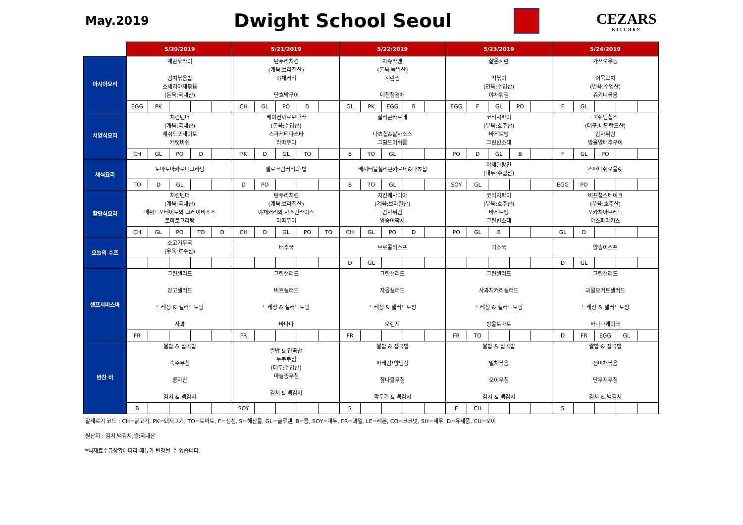May.2019
Dwight School Seoul
CEZARS
KITCHEN
| | 5/20/2019 | | | | | 5/21/2019 | | | | | 5/22/2019 | | | | | 5/23/2019 | | | | | 5/24/2019 | | | | |
| 아시아요리 | 계란후라이 김치볶음밥 소세지야채볶음 (돈육:국내산) | | | | | 탄두리치킨 (계육:브라질산) 야채커리 단호박구이 | | | | | 차슈라멘 (돈육:독일산) 계란찜 데친청경채 | | | | | 삶은계란 떡볶이 (연육:수입산) 야채튀김 | | | | | 가쓰오우동 어묵꼬치 (연육:수입산) 쥬키니볶음 | | | | |
| | EGG | PK | | | | CH | GL | PO | D | | GL | PK | EGG | B | | EGG | F | GL | PO | | F | GL | | | |
| 서양식요리 | 치킨텐더 (계육:국내산) 매쉬드포테이토 캐럿비쉬 | | | | | 베이컨까르보나라 (돈육:수입산) 스파게티파스타 라따뚜이 | | | | | 칠리콘카르네 나쵸칩&살사소스 그릴드머쉬룸 | | | | | 코티지파이 (우육:호주산) 바게트빵 그린빈소테 | | | | | 피쉬앤칩스 (대구:네덜란드산) 감자튀김 방울양배추구이 | | | | |
| | CH | GL | PO | D | | PK | D | GL | TO | | B | TO | GL | | | PO | D | GL | B | | F | GL | PO | | |
| 채식요리 | 토마토마카로니그라탕 | | | | | 옐로크림커리와 밥 | | | | | 베지터블칠리콘카르네&나쵸칩 | | | | | 야채완탕면 (대두:수입산) | | | | | 스패니쉬오믈렛 | | | | |
| | TO | D | GL | | | D | PO | | | | B | TO | GL | | | SOY | GL | | | | EGG | PO | | | |
| 할랄식요리 | 치킨텐더 (계육:국내산) 매쉬드포테이토와 그레이비소스 토마토그라탕 | | | | | 탄두리치킨 (계육:브라질산) 야채커리와 자스민라이스 라따뚜이 | | | | | 치킨퀘사디아 (계육:브라질산) 감자튀김 양송이팍시 | | | | | 코티지파이 (우육:호주산) 바게트빵 그린빈소테 | | | | | 비프찹스테이크 (우육:호주산) 포카치아브레드 아스파라거스 | | | | |
| | CH | GL | PO | TO | D | CH | D | GL | PO | TO | CH | GL | PO | D | | PO | GL | B | | | GL | D | | | |
| 오늘의 수프 | 소고기무국 (우육:호주산) | | | | | 배추국 | | | | | 브로콜리스프 | | | | | 미소국 | | | | | 양송이스프 | | | | |
| | | | | | | | | | | | D | GL | | | | | | | | | D | GL | | | |
| 셀프서비스바 | 그린샐러드 망고샐러드 드레싱 & 샐러드토핑 사과 | | | | | 그린샐러드 비트샐러드 드레싱 & 샐러드토핑 바나나 | | | | | 그린샐러드 자몽샐러드 드레싱 & 샐러드토핑 오렌지 | | | | | 그린샐러드 사과치커리샐러드 드레싱 & 샐러드토핑 방울토마토 | | | | | 그린샐러드 과일요거트샐러드 드레싱 & 샐러드토핑 바나나케이크 | | | | |
| | FR | | | | | FR | | | | | FR | | | | | FR | TO | | | | D | FR | EGG | GL | |
| 반찬 바 | 쌀밥 & 잡곡밥 숙주무침 콩자반 김치 & 백김치 | | | | | 쌀밥 & 잡곡밥 두부부침 (대두:수입산) 마늘종무침 김치 & 백김치 | | | | | 쌀밥 & 잡곡밥 파래김*양념장 참나물무침 깍두기 & 백김치 | | | | | 쌀밥 & 잡곡밥 멸치볶음 오이무침 김치 & 백김치 | | | | | 쌀밥 & 잡곡밥 진미채볶음 단무지무침 김치 & 백김치 | | | | |
| | B | | | | | SOY | | | | | S | | | | | F | CU | | | | S | | | | |
알레르기 코드 : CH=닭고기, PK=돼지고기, TO=토마토, F=생선, S=해산물, GL=글루텐, B=콩, SOY=대두, FR=과일, LE=레몬, CO=코코넛, SH=새우, D=유제품, CU=오이
원산지 : 김치,백김치,쌀:국내산
*식재료수급상황에따라 메뉴가 변경될 수 있습니다.